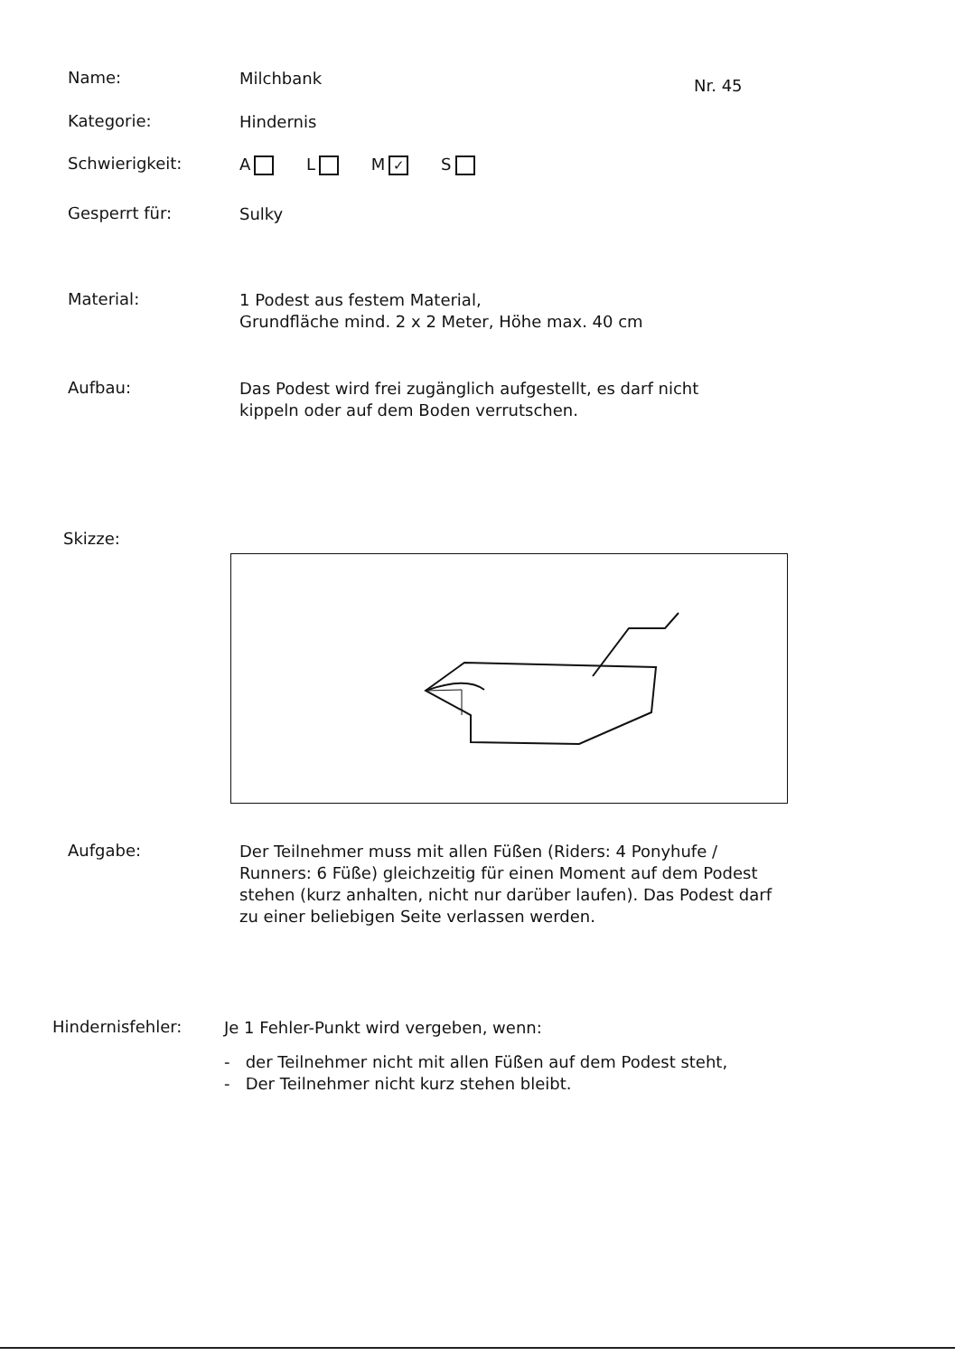Nr. 45
Name:
Milchbank
Kategorie:
Hindernis
Schwierigkeit:
A L M ✓ S
Gesperrt für:
Sulky
Material:
1 Podest aus festem Material,
Grundfläche mind. 2 x 2 Meter, Höhe max. 40 cm
Aufbau:
Das Podest wird frei zugänglich aufgestellt, es darf nicht kippeln oder auf dem Boden verrutschen.
Skizze:
Aufgabe:
Der Teilnehmer muss mit allen Füßen (Riders: 4 Ponyhufe / Runners: 6 Füße) gleichzeitig für einen Moment auf dem Podest stehen (kurz anhalten, nicht nur darüber laufen). Das Podest darf zu einer beliebigen Seite verlassen werden.
Hindernisfehler:
Je 1 Fehler-Punkt wird vergeben, wenn:
- der Teilnehmer nicht mit allen Füßen auf dem Podest steht,
- Der Teilnehmer nicht kurz stehen bleibt.